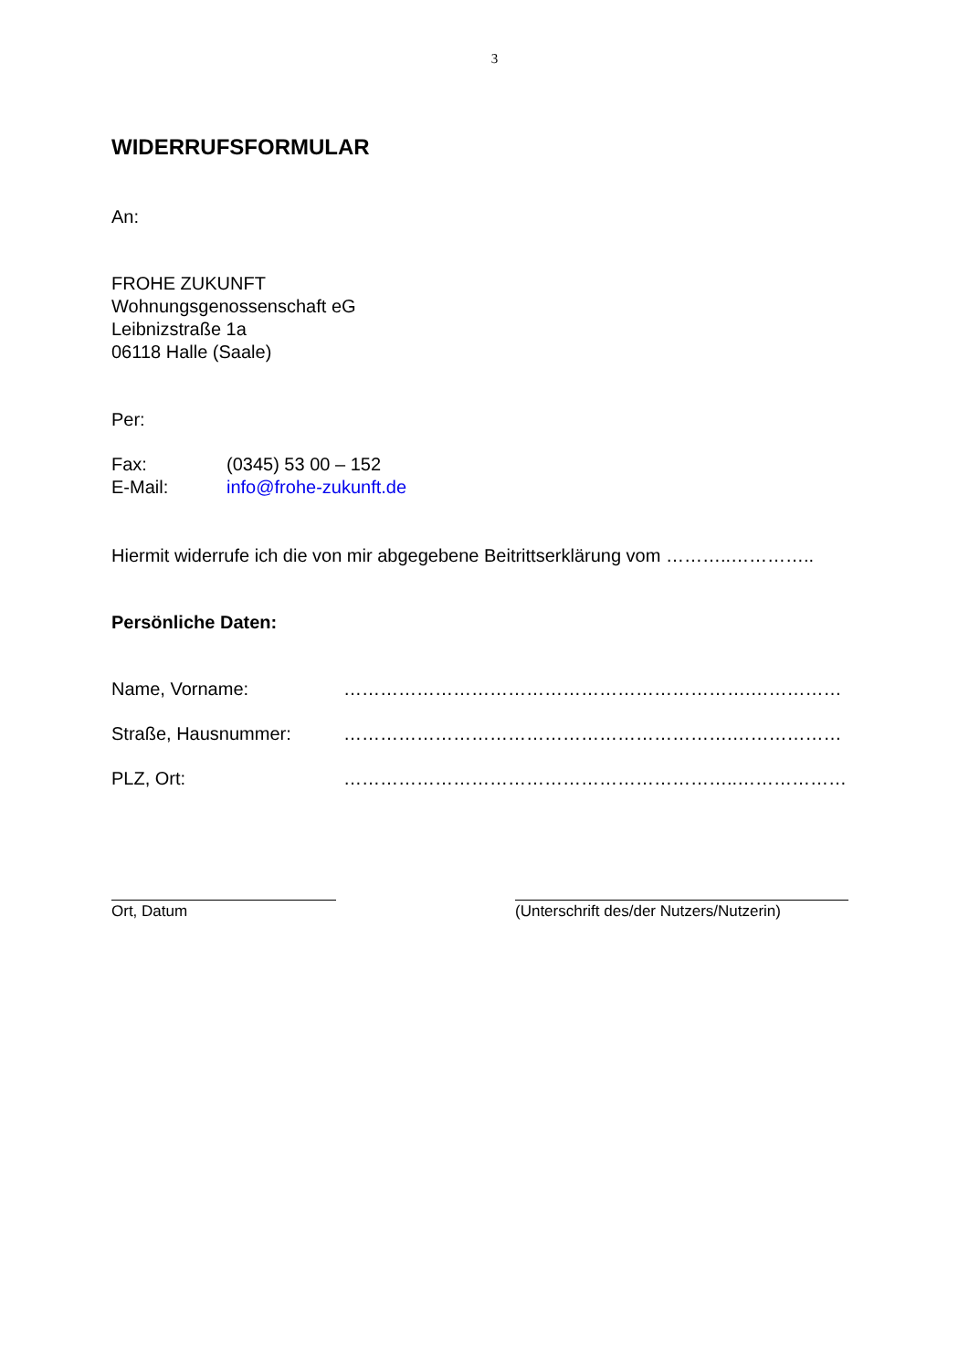3
WIDERRUFSFORMULAR
An:
FROHE ZUKUNFT
Wohnungsgenossenschaft eG
Leibnizstraße 1a
06118 Halle (Saale)
Per:
Fax: (0345) 53 00 – 152
E-Mail: info@frohe-zukunft.de
Hiermit widerrufe ich die von mir abgegebene Beitrittserklärung vom ………..…………..
Persönliche Daten:
Name, Vorname: ………………………………………………………….……………
Straße, Hausnummer: ……………………………………………………….………………
PLZ, Ort: ………………………………………………………..………………
Ort, Datum (Unterschrift des/der Nutzers/Nutzerin)